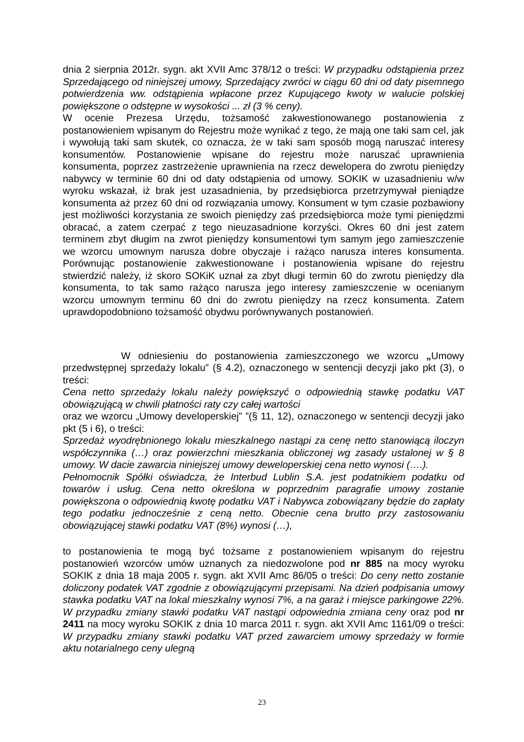dnia 2 sierpnia 2012r. sygn. akt XVII Amc 378/12 o treści: W przypadku odstąpienia przez Sprzedającego od niniejszej umowy, Sprzedający zwróci w ciągu 60 dni od daty pisemnego potwierdzenia ww. odstąpienia wpłacone przez Kupującego kwoty w walucie polskiej powiększone o odstępne w wysokości ... zł (3 % ceny).
W ocenie Prezesa Urzędu, tożsamość zakwestionowanego postanowienia z postanowieniem wpisanym do Rejestru może wynikać z tego, że mają one taki sam cel, jak i wywołują taki sam skutek, co oznacza, że w taki sam sposób mogą naruszać interesy konsumentów. Postanowienie wpisane do rejestru może naruszać uprawnienia konsumenta, poprzez zastrzeżenie uprawnienia na rzecz dewelopera do zwrotu pieniędzy nabywcy w terminie 60 dni od daty odstąpienia od umowy. SOKIK w uzasadnieniu w/w wyroku wskazał, iż brak jest uzasadnienia, by przedsiębiorca przetrzymywał pieniądze konsumenta aż przez 60 dni od rozwiązania umowy. Konsument w tym czasie pozbawiony jest możliwości korzystania ze swoich pieniędzy zaś przedsiębiorca może tymi pieniędzmi obracać, a zatem czerpać z tego nieuzasadnione korzyści. Okres 60 dni jest zatem terminem zbyt długim na zwrot pieniędzy konsumentowi tym samym jego zamieszczenie we wzorcu umownym narusza dobre obyczaje i rażąco narusza interes konsumenta. Porównując postanowienie zakwestionowane i postanowienia wpisane do rejestru stwierdzić należy, iż skoro SOKiK uznał za zbyt długi termin 60 do zwrotu pieniędzy dla konsumenta, to tak samo rażąco narusza jego interesy zamieszczenie w ocenianym wzorcu umownym terminu 60 dni do zwrotu pieniędzy na rzecz konsumenta. Zatem uprawdopodobniono tożsamość obydwu porównywanych postanowień.
W odniesieniu do postanowienia zamieszczonego we wzorcu „Umowy przedwstępnej sprzedaży lokalu” (§ 4.2), oznaczonego w sentencji decyzji jako pkt (3), o treści:
Cena netto sprzedaży lokalu należy powiększyć o odpowiednią stawkę podatku VAT obowiązującą w chwili płatności raty czy całej wartości
oraz we wzorcu „Umowy developerskiej” ”(§ 11, 12), oznaczonego w sentencji decyzji jako pkt (5 i 6), o treści:
Sprzedaż wyodrębnionego lokalu mieszkalnego nastąpi za cenę netto stanowiącą iloczyn współczynnika (…) oraz powierzchni mieszkania obliczonej wg zasady ustalonej w § 8 umowy. W dacie zawarcia niniejszej umowy deweloperskiej cena netto wynosi (….).
Pełnomocnik Spółki oświadcza, że Interbud Lublin S.A. jest podatnikiem podatku od towarów i usług. Cena netto określona w poprzednim paragrafie umowy zostanie powiększona o odpowiednią kwotę podatku VAT i Nabywca zobowiązany będzie do zapłaty tego podatku jednocześnie z ceną netto. Obecnie cena brutto przy zastosowaniu obowiązującej stawki podatku VAT (8%) wynosi (…),
to postanowienia te mogą być tożsame z postanowieniem wpisanym do rejestru postanowień wzorców umów uznanych za niedozwolone pod nr 885 na mocy wyroku SOKIK z dnia 18 maja 2005 r. sygn. akt XVII Amc 86/05 o treści: Do ceny netto zostanie doliczony podatek VAT zgodnie z obowiązującymi przepisami. Na dzień podpisania umowy stawka podatku VAT na lokal mieszkalny wynosi 7%, a na garaż i miejsce parkingowe 22%. W przypadku zmiany stawki podatku VAT nastąpi odpowiednia zmiana ceny oraz pod nr 2411 na mocy wyroku SOKIK z dnia 10 marca 2011 r. sygn. akt XVII Amc 1161/09 o treści: W przypadku zmiany stawki podatku VAT przed zawarciem umowy sprzedaży w formie aktu notarialnego ceny ulegną
23